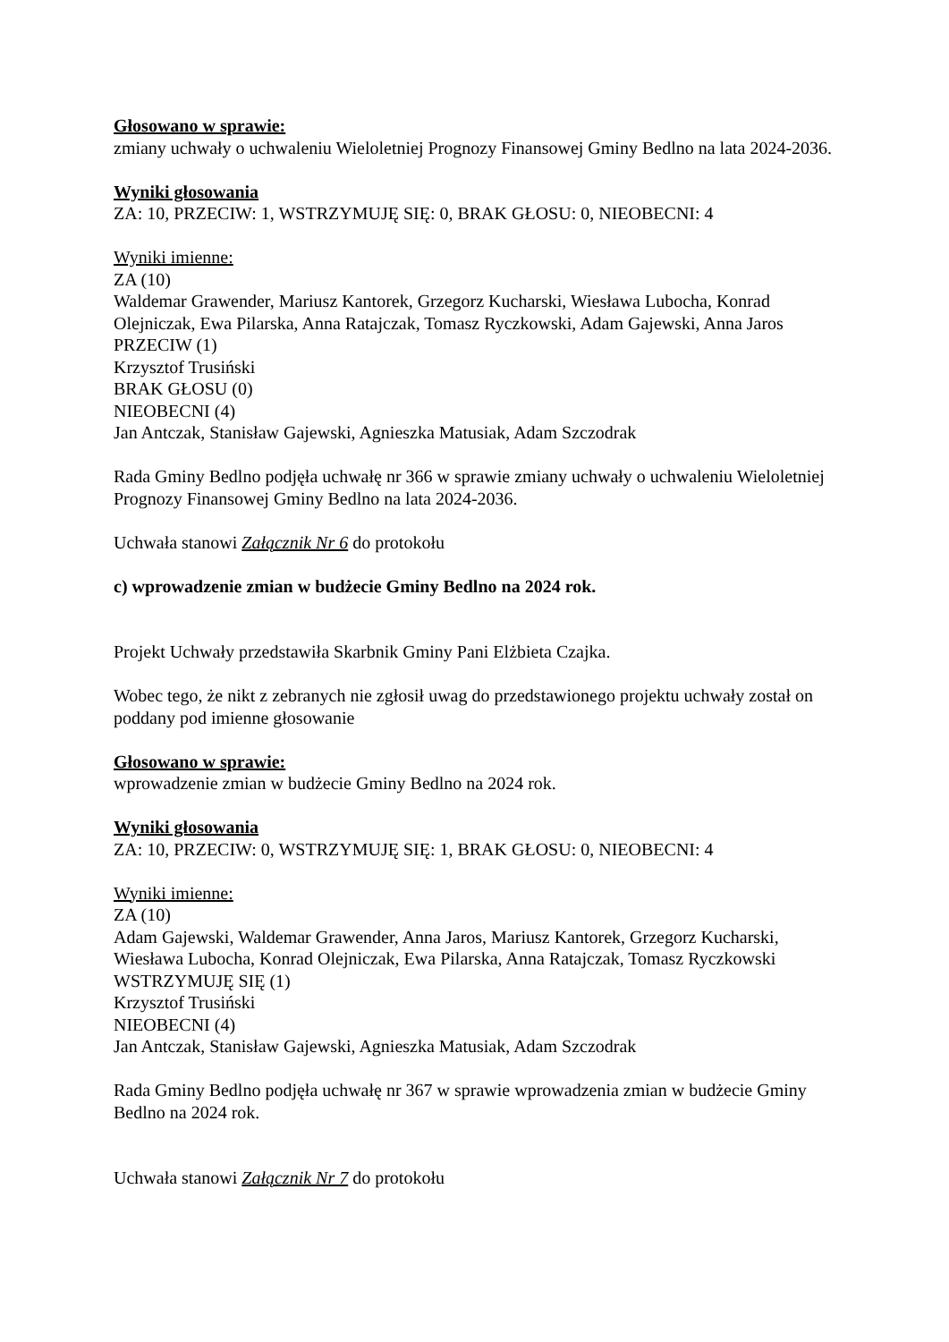Głosowano w sprawie:
zmiany uchwały o uchwaleniu Wieloletniej Prognozy Finansowej Gminy Bedlno na lata 2024-2036.
Wyniki głosowania
ZA: 10, PRZECIW: 1, WSTRZYMUJĘ SIĘ: 0, BRAK GŁOSU: 0, NIEOBECNI: 4
Wyniki imienne:
ZA (10)
Waldemar Grawender, Mariusz Kantorek, Grzegorz Kucharski, Wiesława Lubocha, Konrad Olejniczak, Ewa Pilarska, Anna Ratajczak, Tomasz Ryczkowski, Adam Gajewski, Anna Jaros
PRZECIW (1)
Krzysztof Trusiński
BRAK GŁOSU (0)
NIEOBECNI (4)
Jan Antczak, Stanisław Gajewski, Agnieszka Matusiak, Adam Szczodrak
Rada Gminy Bedlno podjęła uchwałę nr 366 w sprawie zmiany uchwały o uchwaleniu Wieloletniej Prognozy Finansowej Gminy Bedlno na lata 2024-2036.
Uchwała stanowi Załącznik Nr 6 do protokołu
c) wprowadzenie zmian w budżecie Gminy Bedlno na 2024 rok.
Projekt Uchwały przedstawiła Skarbnik Gminy Pani Elżbieta Czajka.
Wobec tego, że nikt z zebranych nie zgłosił uwag do przedstawionego projektu uchwały został on poddany pod imienne głosowanie
Głosowano w sprawie:
wprowadzenie zmian w budżecie Gminy Bedlno na 2024 rok.
Wyniki głosowania
ZA: 10, PRZECIW: 0, WSTRZYMUJĘ SIĘ: 1, BRAK GŁOSU: 0, NIEOBECNI: 4
Wyniki imienne:
ZA (10)
Adam Gajewski, Waldemar Grawender, Anna Jaros, Mariusz Kantorek, Grzegorz Kucharski, Wiesława Lubocha, Konrad Olejniczak, Ewa Pilarska, Anna Ratajczak, Tomasz Ryczkowski
WSTRZYMUJĘ SIĘ (1)
Krzysztof Trusiński
NIEOBECNI (4)
Jan Antczak, Stanisław Gajewski, Agnieszka Matusiak, Adam Szczodrak
Rada Gminy Bedlno podjęła uchwałę nr 367 w sprawie wprowadzenia zmian w budżecie Gminy Bedlno na 2024 rok.
Uchwała stanowi Załącznik Nr 7 do protokołu